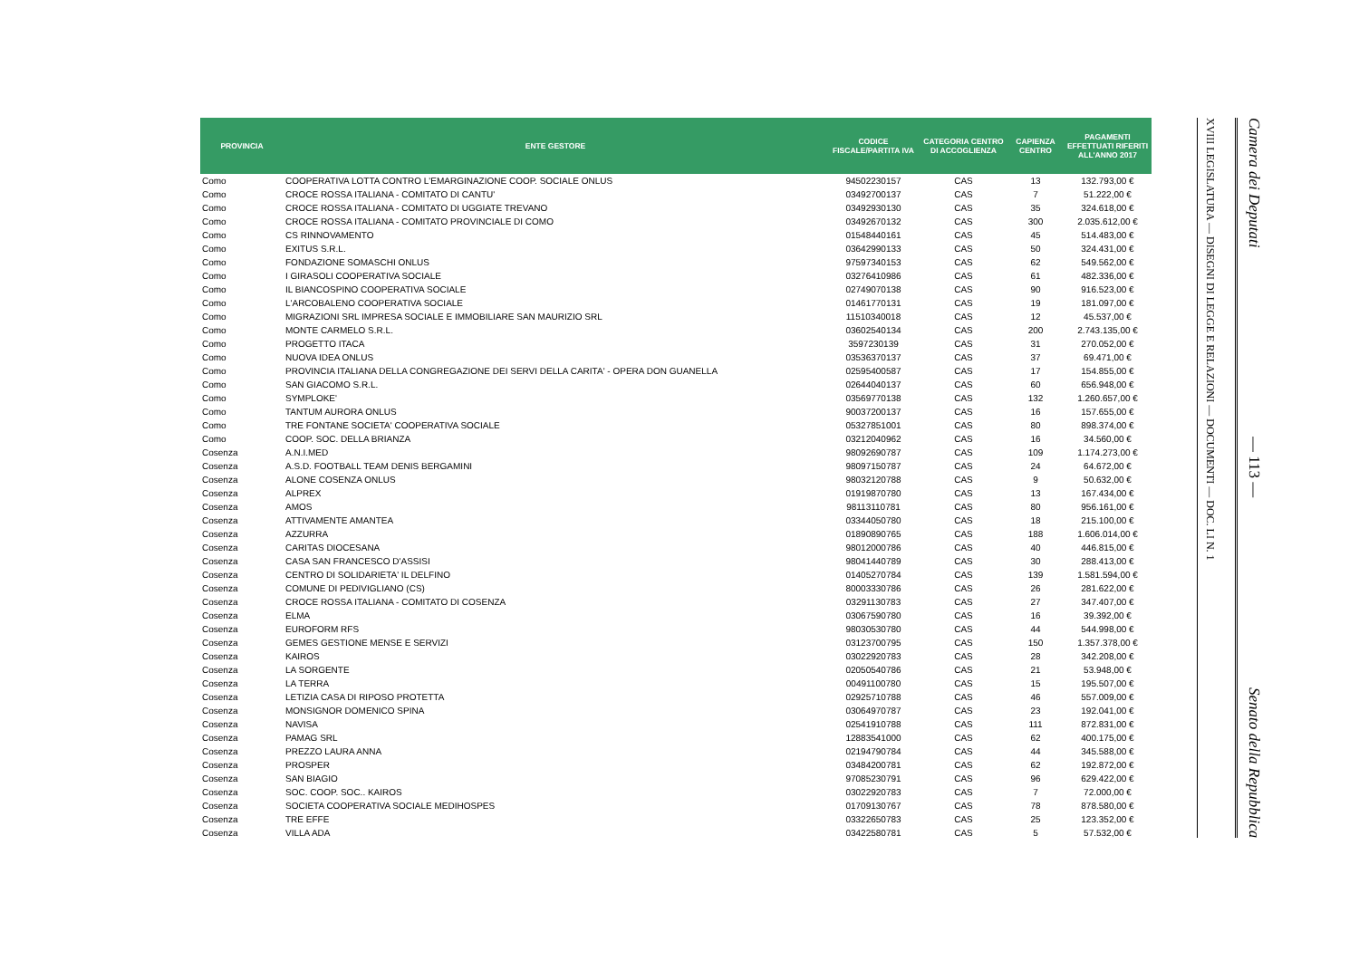| PROVINCIA | ENTE GESTORE | CODICE FISCALE/PARTITA IVA | CATEGORIA CENTRO DI ACCOGLIENZA | CAPIENZA CENTRO | PAGAMENTI EFFETTUATI RIFERITI ALL'ANNO 2017 |
| --- | --- | --- | --- | --- | --- |
| Como | COOPERATIVA LOTTA CONTRO L'EMARGINAZIONE COOP. SOCIALE ONLUS | 94502230157 | CAS | 13 | 132.793,00 € |
| Como | CROCE ROSSA ITALIANA - COMITATO DI CANTU' | 03492700137 | CAS | 7 | 51.222,00 € |
| Como | CROCE ROSSA ITALIANA - COMITATO DI UGGIATE TREVANO | 03492930130 | CAS | 35 | 324.618,00 € |
| Como | CROCE ROSSA ITALIANA - COMITATO PROVINCIALE DI COMO | 03492670132 | CAS | 300 | 2.035.612,00 € |
| Como | CS RINNOVAMENTO | 01548440161 | CAS | 45 | 514.483,00 € |
| Como | EXITUS S.R.L. | 03642990133 | CAS | 50 | 324.431,00 € |
| Como | FONDAZIONE SOMASCHI ONLUS | 97597340153 | CAS | 62 | 549.562,00 € |
| Como | I GIRASOLI COOPERATIVA SOCIALE | 03276410986 | CAS | 61 | 482.336,00 € |
| Como | IL BIANCOSPINO COOPERATIVA SOCIALE | 02749070138 | CAS | 90 | 916.523,00 € |
| Como | L'ARCOBALENO COOPERATIVA SOCIALE | 01461770131 | CAS | 19 | 181.097,00 € |
| Como | MIGRAZIONI SRL IMPRESA SOCIALE E IMMOBILIARE SAN MAURIZIO SRL | 11510340018 | CAS | 12 | 45.537,00 € |
| Como | MONTE CARMELO S.R.L. | 03602540134 | CAS | 200 | 2.743.135,00 € |
| Como | PROGETTO ITACA | 3597230139 | CAS | 31 | 270.052,00 € |
| Como | NUOVA IDEA ONLUS | 03536370137 | CAS | 37 | 69.471,00 € |
| Como | PROVINCIA ITALIANA DELLA CONGREGAZIONE DEI SERVI DELLA CARITA' - OPERA DON GUANELLA | 02595400587 | CAS | 17 | 154.855,00 € |
| Como | SAN GIACOMO S.R.L. | 02644040137 | CAS | 60 | 656.948,00 € |
| Como | SYMPLOKE' | 03569770138 | CAS | 132 | 1.260.657,00 € |
| Como | TANTUM AURORA ONLUS | 90037200137 | CAS | 16 | 157.655,00 € |
| Como | TRE FONTANE SOCIETA' COOPERATIVA SOCIALE | 05327851001 | CAS | 80 | 898.374,00 € |
| Como | COOP. SOC. DELLA BRIANZA | 03212040962 | CAS | 16 | 34.560,00 € |
| Cosenza | A.N.I.MED | 98092690787 | CAS | 109 | 1.174.273,00 € |
| Cosenza | A.S.D. FOOTBALL TEAM DENIS BERGAMINI | 98097150787 | CAS | 24 | 64.672,00 € |
| Cosenza | ALONE COSENZA ONLUS | 98032120788 | CAS | 9 | 50.632,00 € |
| Cosenza | ALPREX | 01919870780 | CAS | 13 | 167.434,00 € |
| Cosenza | AMOS | 98113110781 | CAS | 80 | 956.161,00 € |
| Cosenza | ATTIVAMENTE AMANTEA | 03344050780 | CAS | 18 | 215.100,00 € |
| Cosenza | AZZURRA | 01890890765 | CAS | 188 | 1.606.014,00 € |
| Cosenza | CARITAS DIOCESANA | 98012000786 | CAS | 40 | 446.815,00 € |
| Cosenza | CASA SAN FRANCESCO D'ASSISI | 98041440789 | CAS | 30 | 288.413,00 € |
| Cosenza | CENTRO DI SOLIDARIETA' IL DELFINO | 01405270784 | CAS | 139 | 1.581.594,00 € |
| Cosenza | COMUNE DI PEDIVIGLIANO (CS) | 80003330786 | CAS | 26 | 281.622,00 € |
| Cosenza | CROCE ROSSA ITALIANA - COMITATO DI COSENZA | 03291130783 | CAS | 27 | 347.407,00 € |
| Cosenza | ELMA | 03067590780 | CAS | 16 | 39.392,00 € |
| Cosenza | EUROFORM RFS | 98030530780 | CAS | 44 | 544.998,00 € |
| Cosenza | GEMES GESTIONE MENSE E SERVIZI | 03123700795 | CAS | 150 | 1.357.378,00 € |
| Cosenza | KAIROS | 03022920783 | CAS | 28 | 342.208,00 € |
| Cosenza | LA SORGENTE | 02050540786 | CAS | 21 | 53.948,00 € |
| Cosenza | LA TERRA | 00491100780 | CAS | 15 | 195.507,00 € |
| Cosenza | LETIZIA CASA DI RIPOSO PROTETTA | 02925710788 | CAS | 46 | 557.009,00 € |
| Cosenza | MONSIGNOR DOMENICO SPINA | 03064970787 | CAS | 23 | 192.041,00 € |
| Cosenza | NAVISA | 02541910788 | CAS | 111 | 872.831,00 € |
| Cosenza | PAMAG SRL | 12883541000 | CAS | 62 | 400.175,00 € |
| Cosenza | PREZZO LAURA ANNA | 02194790784 | CAS | 44 | 345.588,00 € |
| Cosenza | PROSPER | 03484200781 | CAS | 62 | 192.872,00 € |
| Cosenza | SAN BIAGIO | 97085230791 | CAS | 96 | 629.422,00 € |
| Cosenza | SOC. COOP. SOC.. KAIROS | 03022920783 | CAS | 7 | 72.000,00 € |
| Cosenza | SOCIETA COOPERATIVA SOCIALE MEDIHOSPES | 01709130767 | CAS | 78 | 878.580,00 € |
| Cosenza | TRE EFFE | 03322650783 | CAS | 25 | 123.352,00 € |
| Cosenza | VILLA ADA | 03422580781 | CAS | 5 | 57.532,00 € |
XVIII LEGISLATURA — DISEGNI DI LEGGE E RELAZIONI — DOCUMENTI — DOC. LI N. 1
Camera dei Deputati — 113 — Senato della Repubblica